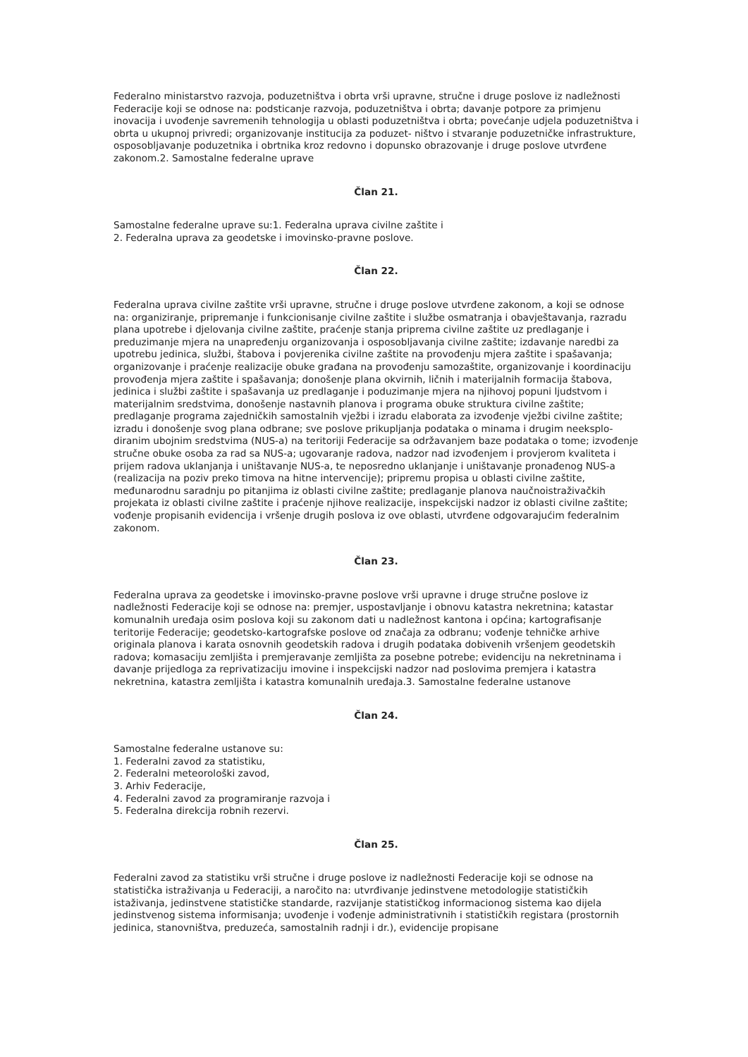Federalno ministarstvo razvoja, poduzetništva i obrta vrši upravne, stručne i druge poslove iz nadležnosti Federacije koji se odnose na: podsticanje razvoja, poduzetništva i obrta; davanje potpore za primjenu inovacija i uvođenje savremenih tehnologija u oblasti poduzetništva i obrta; povećanje udjela poduzetništva i obrta u ukupnoj privredi; organizovanje institucija za poduzet- ništvo i stvaranje poduzetničke infrastrukture, osposobljavanje poduzetnika i obrtnika kroz redovno i dopunsko obrazovanje i druge poslove utvrđene zakonom.2. Samostalne federalne uprave
Član 21.
Samostalne federalne uprave su:1. Federalna uprava civilne zaštite i
2. Federalna uprava za geodetske i imovinsko-pravne poslove.
Član 22.
Federalna uprava civilne zaštite vrši upravne, stručne i druge poslove utvrđene zakonom, a koji se odnose na: organiziranje, pripremanje i funkcionisanje civilne zaštite i službe osmatranja i obavještavanja, razradu plana upotrebe i djelovanja civilne zaštite, praćenje stanja priprema civilne zaštite uz predlaganje i preduzimanje mjera na unapređenju organizovanja i osposobljavanja civilne zaštite; izdavanje naredbi za upotrebu jedinica, službi, štabova i povjerenika civilne zaštite na provođenju mjera zaštite i spašavanja; organizovanje i praćenje realizacije obuke građana na provođenju samozaštite, organizovanje i koordinaciju provođenja mjera zaštite i spašavanja; donošenje plana okvirnih, ličnih i materijalnih formacija štabova, jedinica i službi zaštite i spašavanja uz predlaganje i poduzimanje mjera na njihovoj popuni ljudstvom i materijalnim sredstvima, donošenje nastavnih planova i programa obuke struktura civilne zaštite; predlaganje programa zajedničkih samostalnih vježbi i izradu elaborata za izvođenje vježbi civilne zaštite; izradu i donošenje svog plana odbrane; sve poslove prikupljanja podataka o minama i drugim neeksplo- diranim ubojnim sredstvima (NUS-a) na teritoriji Federacije sa održavanjem baze podataka o tome; izvođenje stručne obuke osoba za rad sa NUS-a; ugovaranje radova, nadzor nad izvođenjem i provjerom kvaliteta i prijem radova uklanjanja i uništavanje NUS-a, te neposredno uklanjanje i uništavanje pronađenog NUS-a (realizacija na poziv preko timova na hitne intervencije); pripremu propisa u oblasti civilne zaštite, međunarodnu saradnju po pitanjima iz oblasti civilne zaštite; predlaganje planova naučnoistraživačkih projekata iz oblasti civilne zaštite i praćenje njihove realizacije, inspekcijski nadzor iz oblasti civilne zaštite; vođenje propisanih evidencija i vršenje drugih poslova iz ove oblasti, utvrđene odgovarajućim federalnim zakonom.
Član 23.
Federalna uprava za geodetske i imovinsko-pravne poslove vrši upravne i druge stručne poslove iz nadležnosti Federacije koji se odnose na: premjer, uspostavljanje i obnovu katastra nekretnina; katastar komunalnih uređaja osim poslova koji su zakonom dati u nadležnost kantona i općina; kartografisanje teritorije Federacije; geodetsko-kartografske poslove od značaja za odbranu; vođenje tehničke arhive originala planova i karata osnovnih geodetskih radova i drugih podataka dobivenih vršenjem geodetskih radova; komasaciju zemljišta i premjeravanje zemljišta za posebne potrebe; evidenciju na nekretninama i davanje prijedloga za reprivatizaciju imovine i inspekcijski nadzor nad poslovima premjera i katastra nekretnina, katastra zemljišta i katastra komunalnih uređaja.3. Samostalne federalne ustanove
Član 24.
Samostalne federalne ustanove su:
1. Federalni zavod za statistiku,
2. Federalni meteorološki zavod,
3. Arhiv Federacije,
4. Federalni zavod za programiranje razvoja i
5. Federalna direkcija robnih rezervi.
Član 25.
Federalni zavod za statistiku vrši stručne i druge poslove iz nadležnosti Federacije koji se odnose na statistička istraživanja u Federaciji, a naročito na: utvrđivanje jedinstvene metodologije statističkih istaživanja, jedinstvene statističke standarde, razvijanje statističkog informacionog sistema kao dijela jedinstvenog sistema informisanja; uvođenje i vođenje administrativnih i statističkih registara (prostornih jedinica, stanovništva, preduzeća, samostalnih radnji i dr.), evidencije propisane